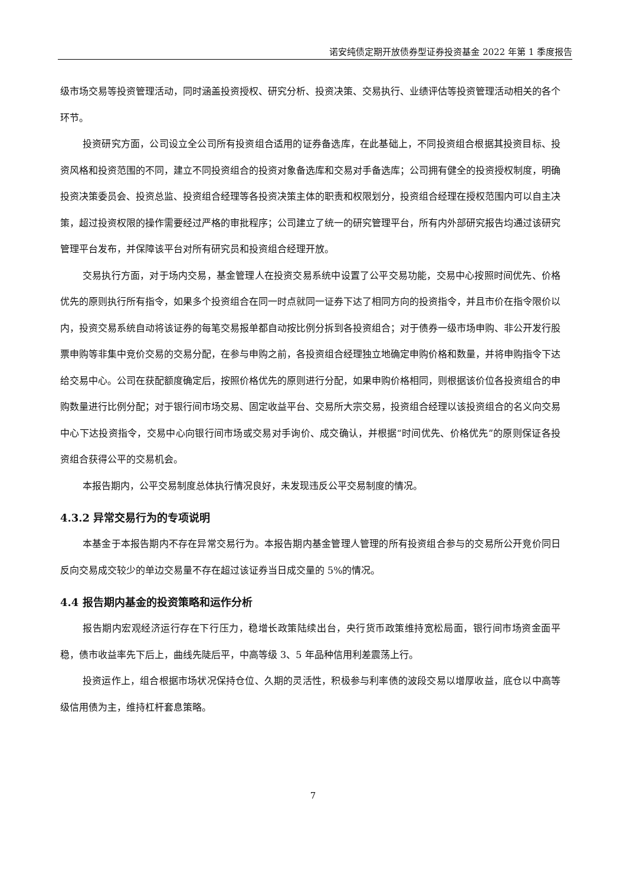诺安纯债定期开放债券型证券投资基金 2022 年第 1 季度报告
级市场交易等投资管理活动，同时涵盖投资授权、研究分析、投资决策、交易执行、业绩评估等投资管理活动相关的各个环节。
投资研究方面，公司设立全公司所有投资组合适用的证券备选库，在此基础上，不同投资组合根据其投资目标、投资风格和投资范围的不同，建立不同投资组合的投资对象备选库和交易对手备选库；公司拥有健全的投资授权制度，明确投资决策委员会、投资总监、投资组合经理等各投资决策主体的职责和权限划分，投资组合经理在授权范围内可以自主决策，超过投资权限的操作需要经过严格的审批程序；公司建立了统一的研究管理平台，所有内外部研究报告均通过该研究管理平台发布，并保障该平台对所有研究员和投资组合经理开放。
交易执行方面，对于场内交易，基金管理人在投资交易系统中设置了公平交易功能，交易中心按照时间优先、价格优先的原则执行所有指令，如果多个投资组合在同一时点就同一证券下达了相同方向的投资指令，并且市价在指令限价以内，投资交易系统自动将该证券的每笔交易报单都自动按比例分拆到各投资组合；对于债券一级市场申购、非公开发行股票申购等非集中竞价交易的交易分配，在参与申购之前，各投资组合经理独立地确定申购价格和数量，并将申购指令下达给交易中心。公司在获配额度确定后，按照价格优先的原则进行分配，如果申购价格相同，则根据该价位各投资组合的申购数量进行比例分配；对于银行间市场交易、固定收益平台、交易所大宗交易，投资组合经理以该投资组合的名义向交易中心下达投资指令，交易中心向银行间市场或交易对手询价、成交确认，并根据“时间优先、价格优先”的原则保证各投资组合获得公平的交易机会。
本报告期内，公平交易制度总体执行情况良好，未发现违反公平交易制度的情况。
4.3.2 异常交易行为的专项说明
本基金于本报告期内不存在异常交易行为。本报告期内基金管理人管理的所有投资组合参与的交易所公开竞价同日反向交易成交较少的单边交易量不存在超过该证券当日成交量的 5%的情况。
4.4 报告期内基金的投资策略和运作分析
报告期内宏观经济运行存在下行压力，稳增长政策陆续出台，央行货币政策维持宽松局面，银行间市场资金面平稳，债市收益率先下后上，曲线先陡后平，中高等级 3、5 年品种信用利差震荡上行。
投资运作上，组合根据市场状况保持仓位、久期的灵活性，积极参与利率债的波段交易以增厚收益，底仓以中高等级信用债为主，维持杠杆套息策略。
7